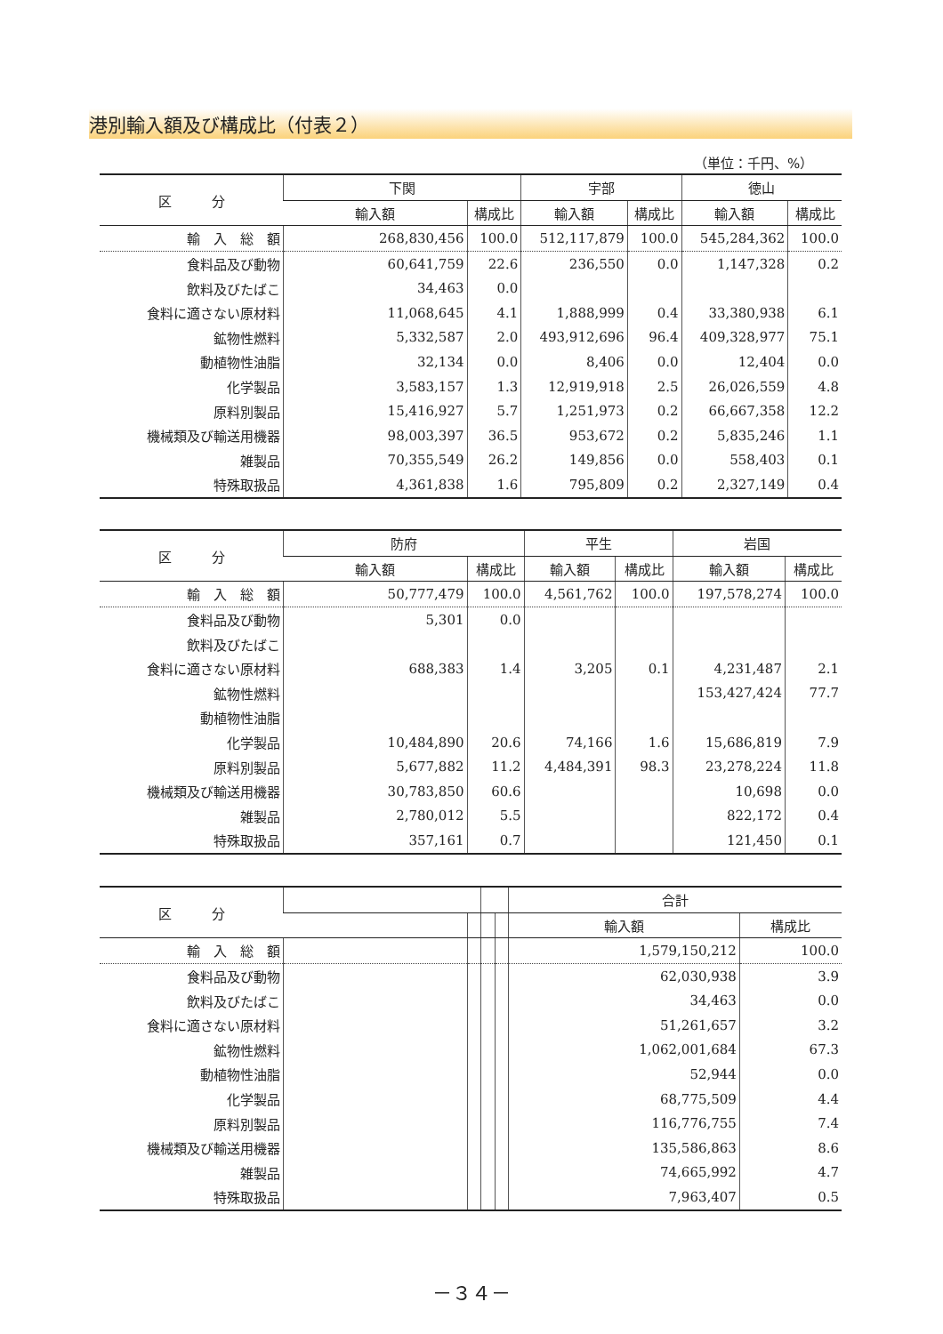港別輸入額及び構成比（付表２）
（単位：千円、%）
| 区 分 | 下関 | | 宇部 | | 徳山 | |
| --- | --- | --- | --- | --- | --- | --- |
| | 輸入額 | 構成比 | 輸入額 | 構成比 | 輸入額 | 構成比 |
| 輸 入 総 額 | 268,830,456 | 100.0 | 512,117,879 | 100.0 | 545,284,362 | 100.0 |
| 食料品及び動物 | 60,641,759 | 22.6 | 236,550 | 0.0 | 1,147,328 | 0.2 |
| 飲料及びたばこ | 34,463 | 0.0 | | | | |
| 食料に適さない原材料 | 11,068,645 | 4.1 | 1,888,999 | 0.4 | 33,380,938 | 6.1 |
| 鉱物性燃料 | 5,332,587 | 2.0 | 493,912,696 | 96.4 | 409,328,977 | 75.1 |
| 動植物性油脂 | 32,134 | 0.0 | 8,406 | 0.0 | 12,404 | 0.0 |
| 化学製品 | 3,583,157 | 1.3 | 12,919,918 | 2.5 | 26,026,559 | 4.8 |
| 原料別製品 | 15,416,927 | 5.7 | 1,251,973 | 0.2 | 66,667,358 | 12.2 |
| 機械類及び輸送用機器 | 98,003,397 | 36.5 | 953,672 | 0.2 | 5,835,246 | 1.1 |
| 雑製品 | 70,355,549 | 26.2 | 149,856 | 0.0 | 558,403 | 0.1 |
| 特殊取扱品 | 4,361,838 | 1.6 | 795,809 | 0.2 | 2,327,149 | 0.4 |
| 区 分 | 防府 | | 平生 | | 岩国 | |
| --- | --- | --- | --- | --- | --- | --- |
| | 輸入額 | 構成比 | 輸入額 | 構成比 | 輸入額 | 構成比 |
| 輸 入 総 額 | 50,777,479 | 100.0 | 4,561,762 | 100.0 | 197,578,274 | 100.0 |
| 食料品及び動物 | 5,301 | 0.0 | | | | |
| 飲料及びたばこ | | | | | | |
| 食料に適さない原材料 | 688,383 | 1.4 | 3,205 | 0.1 | 4,231,487 | 2.1 |
| 鉱物性燃料 | | | | | 153,427,424 | 77.7 |
| 動植物性油脂 | | | | | | |
| 化学製品 | 10,484,890 | 20.6 | 74,166 | 1.6 | 15,686,819 | 7.9 |
| 原料別製品 | 5,677,882 | 11.2 | 4,484,391 | 98.3 | 23,278,224 | 11.8 |
| 機械類及び輸送用機器 | 30,783,850 | 60.6 | | | 10,698 | 0.0 |
| 雑製品 | 2,780,012 | 5.5 | | | 822,172 | 0.4 |
| 特殊取扱品 | 357,161 | 0.7 | | | 121,450 | 0.1 |
| 区 分 | | | | | 合計 | |
| --- | --- | --- | --- | --- | --- | --- |
| | | | | | 輸入額 | 構成比 |
| 輸 入 総 額 | | | | | 1,579,150,212 | 100.0 |
| 食料品及び動物 | | | | | 62,030,938 | 3.9 |
| 飲料及びたばこ | | | | | 34,463 | 0.0 |
| 食料に適さない原材料 | | | | | 51,261,657 | 3.2 |
| 鉱物性燃料 | | | | | 1,062,001,684 | 67.3 |
| 動植物性油脂 | | | | | 52,944 | 0.0 |
| 化学製品 | | | | | 68,775,509 | 4.4 |
| 原料別製品 | | | | | 116,776,755 | 7.4 |
| 機械類及び輸送用機器 | | | | | 135,586,863 | 8.6 |
| 雑製品 | | | | | 74,665,992 | 4.7 |
| 特殊取扱品 | | | | | 7,963,407 | 0.5 |
－３４－